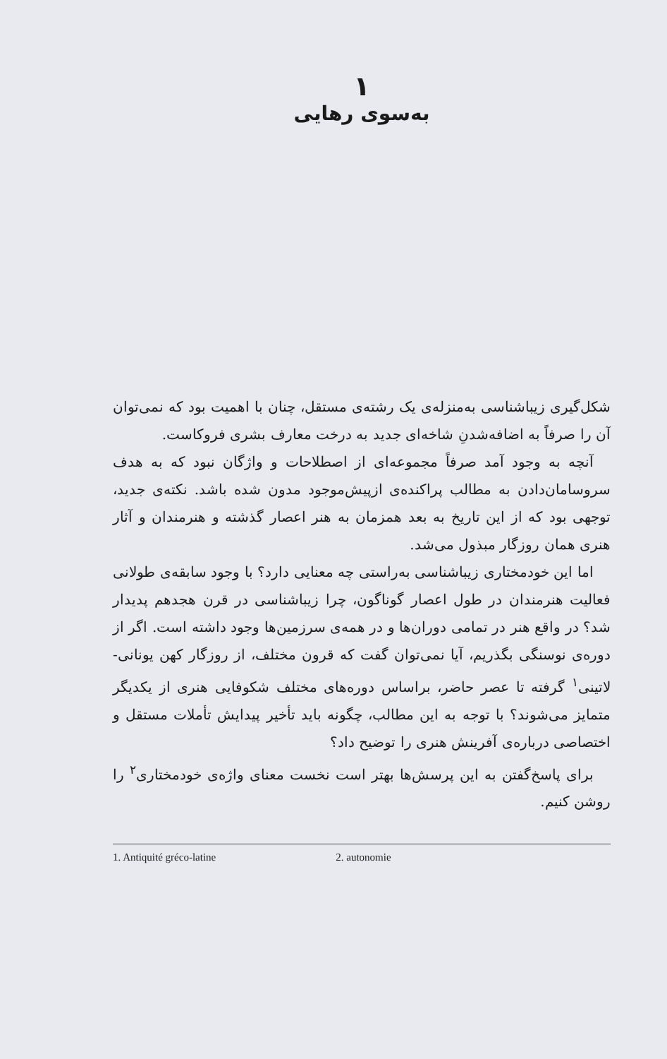۱
به‌سوی رهایی
شکل‌گیری زیباشناسی به‌منزله‌ی یک رشته‌ی مستقل، چنان با اهمیت بود که نمی‌توان آن را صرفاً به اضافه‌شدنِ شاخه‌ای جدید به درخت معارف بشری فروکاست.
آنچه به وجود آمد صرفاً مجموعه‌ای از اصطلاحات و واژگان نبود که به هدف سروسامان‌دادن به مطالب پراکنده‌ی ازپیش‌موجود مدون شده باشد. نکته‌ی جدید، توجهی بود که از این تاریخ به بعد همزمان به هنر اعصار گذشته و هنرمندان و آثار هنری همان روزگار مبذول می‌شد.
اما این خودمختاری زیباشناسی به‌راستی چه معنایی دارد؟ با وجود سابقه‌ی طولانی فعالیت هنرمندان در طول اعصار گوناگون، چرا زیباشناسی در قرن هجدهم پدیدار شد؟ در واقع هنر در تمامی دوران‌ها و در همه‌ی سرزمین‌ها وجود داشته است. اگر از دوره‌ی نوسنگی بگذریم، آیا نمی‌توان گفت که قرون مختلف، از روزگار کهن یونانی-لاتینی<sup>۱</sup> گرفته تا عصر حاضر، براساس دوره‌های مختلف شکوفایی هنری از یکدیگر متمایز می‌شوند؟ با توجه به این مطالب، چگونه باید تأخیر پیدایش تأملات مستقل و اختصاصی درباره‌ی آفرینش هنری را توضیح داد؟
برای پاسخ‌گفتن به این پرسش‌ها بهتر است نخست معنای واژه‌ی خودمختاری<sup>۲</sup> را روشن کنیم.
1. Antiquité gréco-latine 2. autonomie